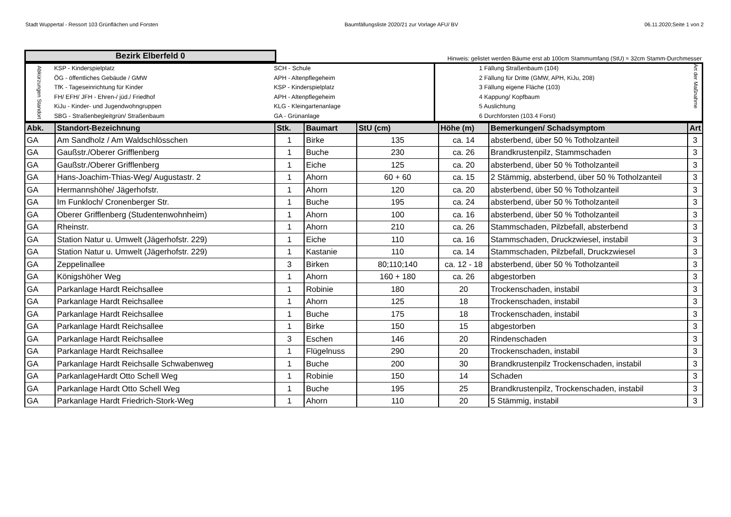Stadt Wuppertal - Ressort 103 Grünflächen und Forsten Baumfällungsliste 2020/21 zur Vorlage AFU/ BV 06.11.2020;Seite 1 von 2
| Bezirk Elberfeld 0 | Hinweis: gelistet werden Bäume erst ab 100cm Stammumfang (StU) ≈ 32cm Stamm-Durchmesser |
| Abkürzungen Standort | KSP - Kinderspielplatz ÖG - öffentliches Gebäude / GMW TfK - Tageseinrichtung für Kinder FH/ EFH/ JFH - Ehren-/ jüd./ Friedhof KiJu - Kinder- und Jugendwohngruppen SBG - Straßenbegleitgrün/ Straßenbaum | SCH - Schule APH - Altenpflegeheim KSP - Kinderspielplatz APH - Altenpflegeheim KLG - Kleingartenanlage GA - Grünanlage | 1 Fällung Straßenbaum (104) 2 Fällung für Dritte (GMW, APH, KiJu, 208) 3 Fällung eigene Fläche (103) 4 Kappung/ Kopfbaum 5 Auslichtung 6 Durchforsten (103.4 Forst) | Art der Maßnahme |
| Abk. | Standort-Bezeichnung | Stk. | Baumart | StU (cm) | Höhe (m) | Bemerkungen/ Schadsymptom | Art |
| --- | --- | --- | --- | --- | --- | --- | --- |
| GA | Am Sandholz / Am Waldschlösschen | 1 | Birke | 135 | ca. 14 | absterbend, über 50 % Totholzanteil | 3 |
| GA | Gaußstr./Oberer Grifflenberg | 1 | Buche | 230 | ca. 26 | Brandkrustenpilz, Stammschaden | 3 |
| GA | Gaußstr./Oberer Grifflenberg | 1 | Eiche | 125 | ca. 20 | absterbend, über 50 % Totholzanteil | 3 |
| GA | Hans-Joachim-Thias-Weg/ Augustastr. 2 | 1 | Ahorn | 60 + 60 | ca. 15 | 2 Stämmig, absterbend, über 50 % Totholzanteil | 3 |
| GA | Hermannshöhe/ Jägerhofstr. | 1 | Ahorn | 120 | ca. 20 | absterbend, über 50 % Totholzanteil | 3 |
| GA | Im Funkloch/ Cronenberger Str. | 1 | Buche | 195 | ca. 24 | absterbend, über 50 % Totholzanteil | 3 |
| GA | Oberer Grifflenberg (Studentenwohnheim) | 1 | Ahorn | 100 | ca. 16 | absterbend, über 50 % Totholzanteil | 3 |
| GA | Rheinstr. | 1 | Ahorn | 210 | ca. 26 | Stammschaden, Pilzbefall, absterbend | 3 |
| GA | Station Natur u. Umwelt (Jägerhofstr. 229) | 1 | Eiche | 110 | ca. 16 | Stammschaden, Druckzwiesel, instabil | 3 |
| GA | Station Natur u. Umwelt (Jägerhofstr. 229) | 1 | Kastanie | 110 | ca. 14 | Stammschaden, Pilzbefall, Druckzwiesel | 3 |
| GA | Zeppelinallee | 3 | Birken | 80;110;140 | ca. 12 - 18 | absterbend, über 50 % Totholzanteil | 3 |
| GA | Königshöher Weg | 1 | Ahorn | 160 + 180 | ca. 26 | abgestorben | 3 |
| GA | Parkanlage Hardt Reichsallee | 1 | Robinie | 180 | 20 | Trockenschaden, instabil | 3 |
| GA | Parkanlage Hardt Reichsallee | 1 | Ahorn | 125 | 18 | Trockenschaden, instabil | 3 |
| GA | Parkanlage Hardt Reichsallee | 1 | Buche | 175 | 18 | Trockenschaden, instabil | 3 |
| GA | Parkanlage Hardt Reichsallee | 1 | Birke | 150 | 15 | abgestorben | 3 |
| GA | Parkanlage Hardt Reichsallee | 3 | Eschen | 146 | 20 | Rindenschaden | 3 |
| GA | Parkanlage Hardt Reichsallee | 1 | Flügelnuss | 290 | 20 | Trockenschaden, instabil | 3 |
| GA | Parkanlage Hardt Reichsalle Schwabenweg | 1 | Buche | 200 | 30 | Brandkrustenpilz Trockenschaden, instabil | 3 |
| GA | ParkanlageHardt Otto Schell Weg | 1 | Robinie | 150 | 14 | Schaden | 3 |
| GA | Parkanlage Hardt Otto Schell Weg | 1 | Buche | 195 | 25 | Brandkrustenpilz, Trockenschaden, instabil | 3 |
| GA | Parkanlage Hardt Friedrich-Stork-Weg | 1 | Ahorn | 110 | 20 | 5 Stämmig, instabil | 3 |